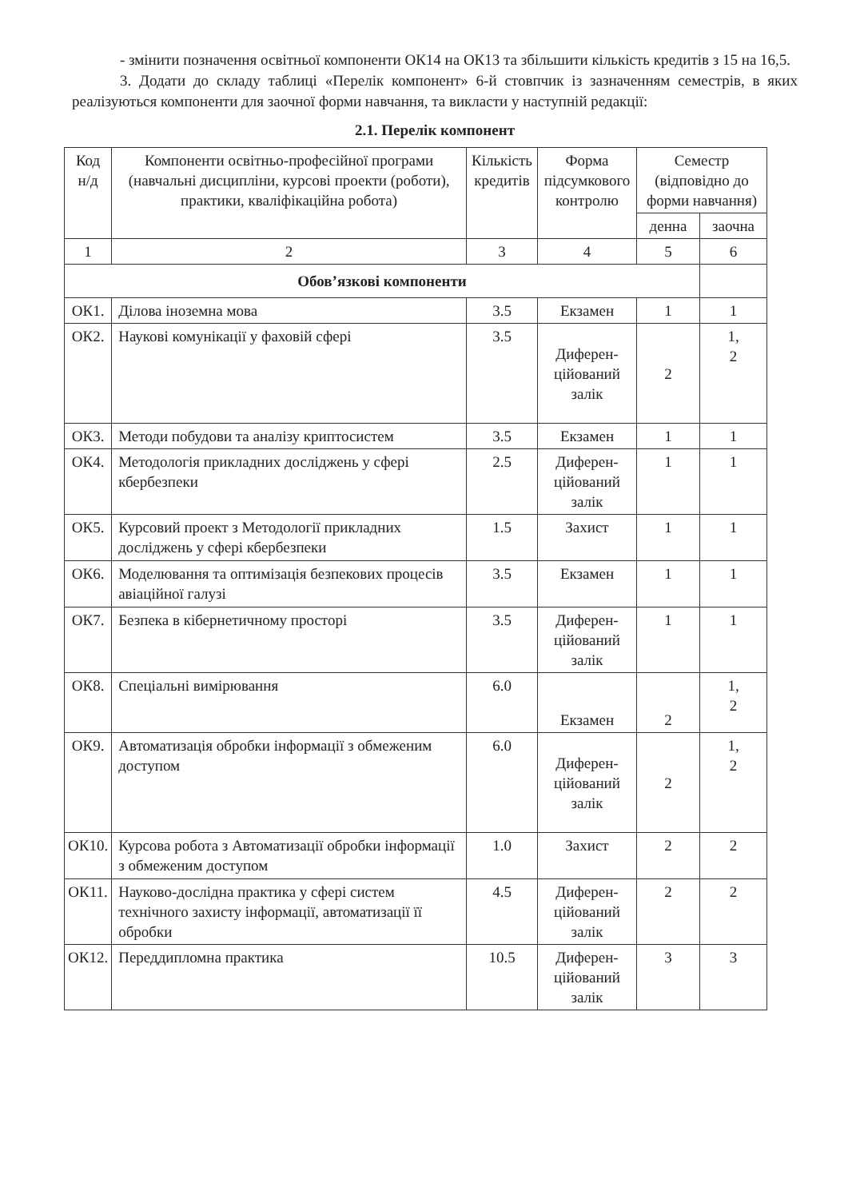- змінити позначення освітньої компоненти ОК14 на ОК13 та збільшити кількість кредитів з 15 на 16,5.
3. Додати до складу таблиці «Перелік компонент» 6-й стовпчик із зазначенням семестрів, в яких реалізуються компоненти для заочної форми навчання, та викласти у наступній редакції:
2.1. Перелік компонент
| Код н/д | Компоненти освітньо-професійної програми (навчальні дисципліни, курсові проекти (роботи), практики, кваліфікаційна робота) | Кількість кредитів | Форма підсумкового контролю | Семестр (відповідно до форми навчання) | |
| --- | --- | --- | --- | --- | --- |
| | | | | денна | заочна |
| 1 | 2 | 3 | 4 | 5 | 6 |
| Обов’язкові компоненти | | | | | |
| ОК1. | Ділова іноземна мова | 3.5 | Екзамен | 1 | 1 |
| ОК2. | Наукові комунікації у фаховій сфері | 3.5 | Диферен-ційований залік | 2 | 1, 2 |
| ОК3. | Методи побудови та аналізу криптосистем | 3.5 | Екзамен | 1 | 1 |
| ОК4. | Методологія прикладних досліджень у сфері кбербезпеки | 2.5 | Диферен-ційований залік | 1 | 1 |
| ОК5. | Курсовий проект з Методології прикладних досліджень у сфері кбербезпеки | 1.5 | Захист | 1 | 1 |
| ОК6. | Моделювання та оптимізація безпекових процесів авіаційної галузі | 3.5 | Екзамен | 1 | 1 |
| ОК7. | Безпека в кібернетичному просторі | 3.5 | Диферен-ційований залік | 1 | 1 |
| ОК8. | Спеціальні вимірювання | 6.0 | Екзамен | 2 | 1, 2 |
| ОК9. | Автоматизація обробки інформації з обмеженим доступом | 6.0 | Диферен-ційований залік | 2 | 1, 2 |
| ОК10. | Курсова робота з Автоматизації обробки інформації з обмеженим доступом | 1.0 | Захист | 2 | 2 |
| ОК11. | Науково-дослідна практика у сфері систем технічного захисту інформації, автоматизації її обробки | 4.5 | Диферен-ційований залік | 2 | 2 |
| ОК12. | Переддипломна практика | 10.5 | Диферен-ційований залік | 3 | 3 |